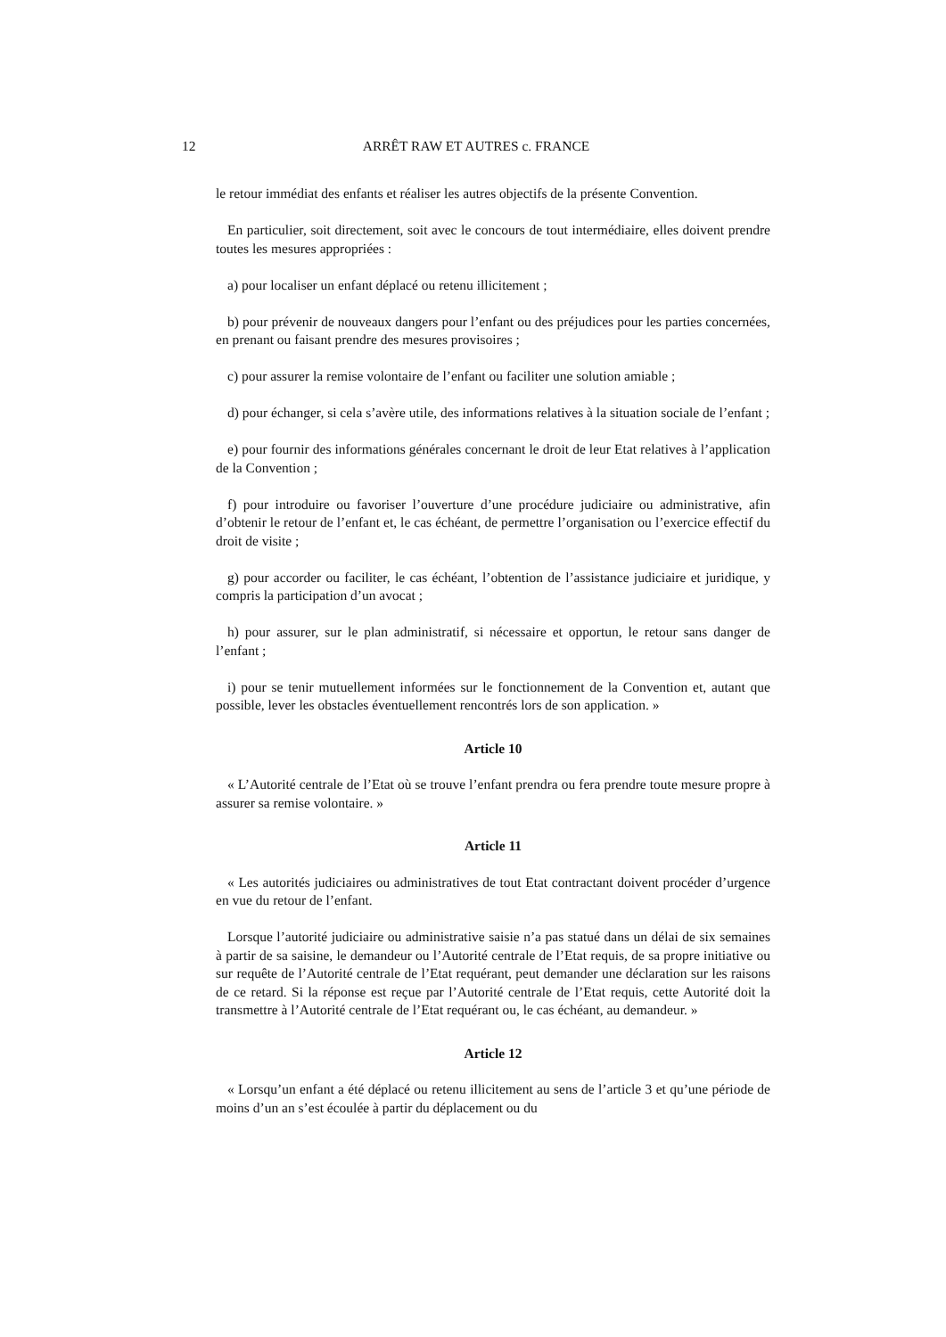12 ARRÊT RAW ET AUTRES c. FRANCE
le retour immédiat des enfants et réaliser les autres objectifs de la présente Convention.
En particulier, soit directement, soit avec le concours de tout intermédiaire, elles doivent prendre toutes les mesures appropriées :
a) pour localiser un enfant déplacé ou retenu illicitement ;
b) pour prévenir de nouveaux dangers pour l’enfant ou des préjudices pour les parties concernées, en prenant ou faisant prendre des mesures provisoires ;
c) pour assurer la remise volontaire de l’enfant ou faciliter une solution amiable ;
d) pour échanger, si cela s’avère utile, des informations relatives à la situation sociale de l’enfant ;
e) pour fournir des informations générales concernant le droit de leur Etat relatives à l’application de la Convention ;
f) pour introduire ou favoriser l’ouverture d’une procédure judiciaire ou administrative, afin d’obtenir le retour de l’enfant et, le cas échéant, de permettre l’organisation ou l’exercice effectif du droit de visite ;
g) pour accorder ou faciliter, le cas échéant, l’obtention de l’assistance judiciaire et juridique, y compris la participation d’un avocat ;
h) pour assurer, sur le plan administratif, si nécessaire et opportun, le retour sans danger de l’enfant ;
i) pour se tenir mutuellement informées sur le fonctionnement de la Convention et, autant que possible, lever les obstacles éventuellement rencontrés lors de son application. »
Article 10
« L’Autorité centrale de l’Etat où se trouve l’enfant prendra ou fera prendre toute mesure propre à assurer sa remise volontaire. »
Article 11
« Les autorités judiciaires ou administratives de tout Etat contractant doivent procéder d’urgence en vue du retour de l’enfant.
Lorsque l’autorité judiciaire ou administrative saisie n’a pas statué dans un délai de six semaines à partir de sa saisine, le demandeur ou l’Autorité centrale de l’Etat requis, de sa propre initiative ou sur requête de l’Autorité centrale de l’Etat requérant, peut demander une déclaration sur les raisons de ce retard. Si la réponse est reçue par l’Autorité centrale de l’Etat requis, cette Autorité doit la transmettre à l’Autorité centrale de l’Etat requérant ou, le cas échéant, au demandeur. »
Article 12
« Lorsqu’un enfant a été déplacé ou retenu illicitement au sens de l’article 3 et qu’une période de moins d’un an s’est écoulée à partir du déplacement ou du